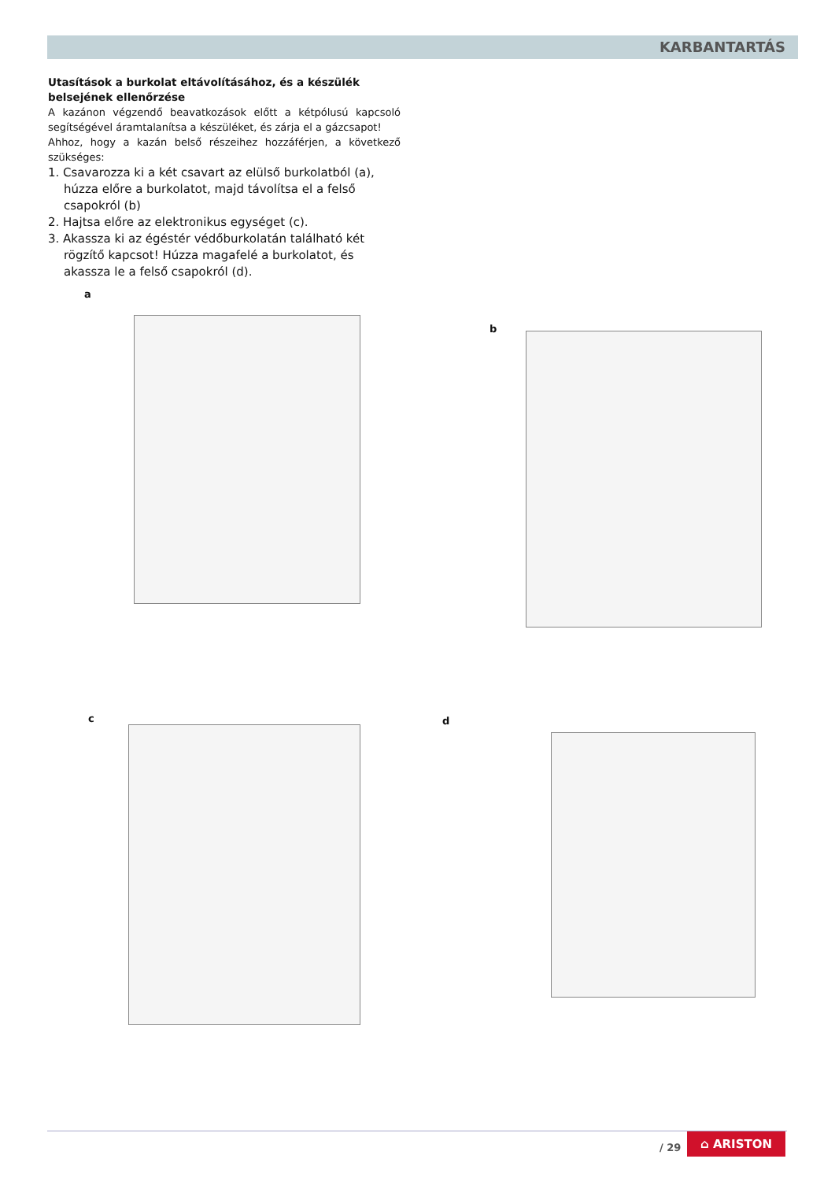KARBANTARTÁS
Utasítások a burkolat eltávolításához, és a készülék belsejének ellenőrzése
A kazánon végzendő beavatkozások előtt a kétpólusú kapcsoló segítségével áramtalanítsa a készüléket, és zárja el a gázcsapot!
Ahhoz, hogy a kazán belső részeihez hozzáférjen, a következő szükséges:
1. Csavarozza ki a két csavart az elülső burkolatból (a), húzza előre a burkolatot, majd távolítsa el a felső csapokról (b)
2. Hajtsa előre az elektronikus egységet (c).
3. Akassza ki az égéstér védőburkolatán található két rögzítő kapcsot! Húzza magafelé a burkolatot, és akassza le a felső csapokról (d).
a
b
c d
/ 29
⌂ ARISTON